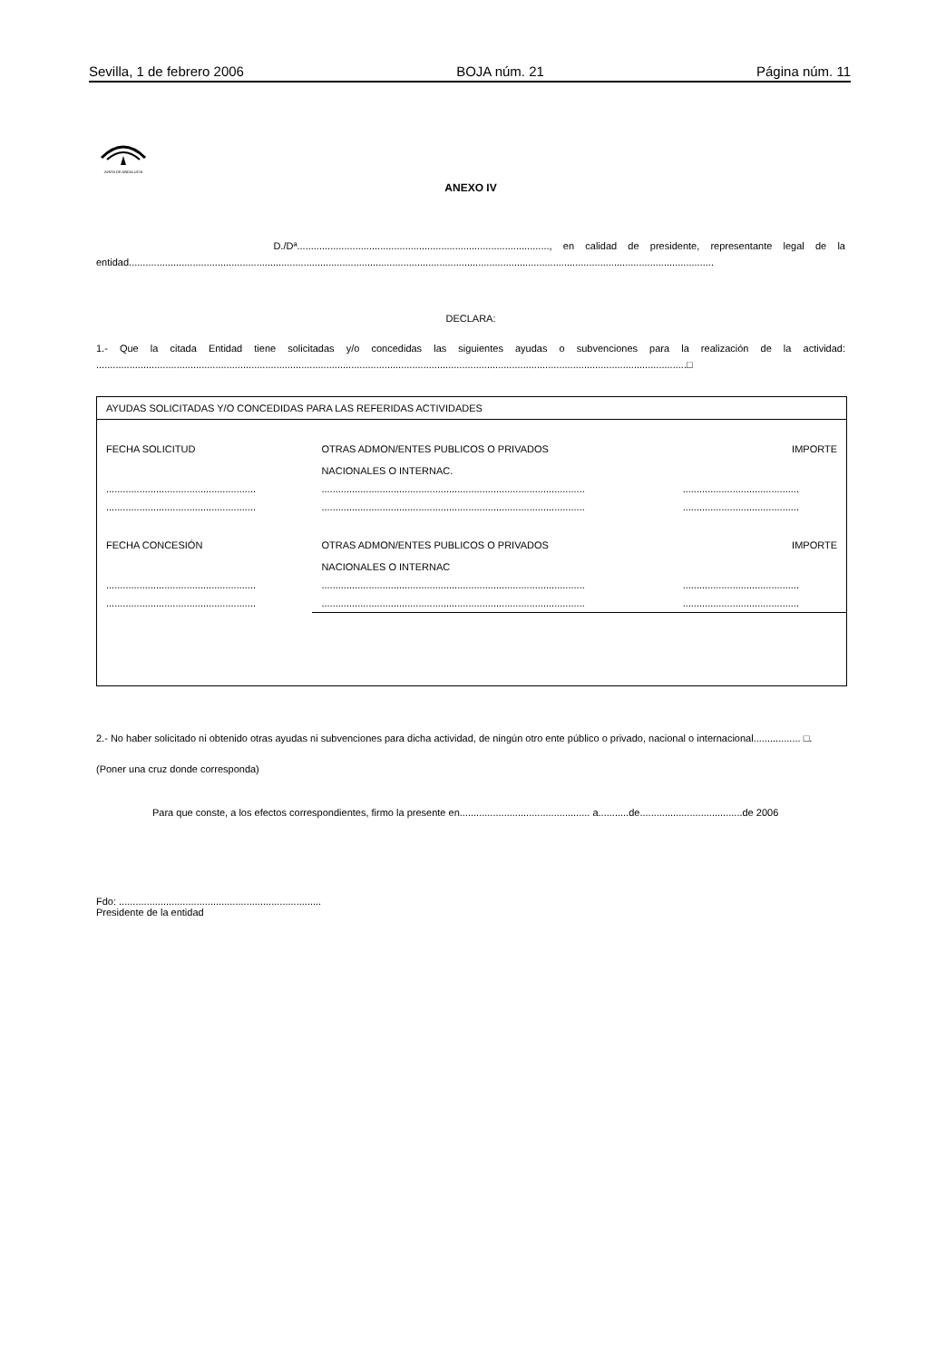Sevilla, 1 de febrero 2006 BOJA núm. 21 Página núm. 11
JUNTA DE ANDALUCIA
ANEXO IV
D./Dª..........................................................................................., en calidad de presidente, representante legal de la entidad...................................................................................................................................................................................................................
DECLARA:
1.- Que la citada Entidad tiene solicitadas y/o concedidas las siguientes ayudas o subvenciones para la realización de la actividad: .....................................................................................................................................................................................................................□
AYUDAS SOLICITADAS Y/O CONCEDIDAS PARA LAS REFERIDAS ACTIVIDADES
| FECHA SOLICITUD | OTRAS ADMON/ENTES PUBLICOS O PRIVADOS NACIONALES O INTERNAC. | IMPORTE |
| ...................................................... | ............................................................................................... | .......................................... |
| ...................................................... | ............................................................................................... | .......................................... |
| FECHA CONCESIÓN | OTRAS ADMON/ENTES PUBLICOS O PRIVADOS NACIONALES O INTERNAC | IMPORTE |
| ...................................................... | ............................................................................................... | .......................................... |
| ...................................................... | ............................................................................................... | .......................................... |
2.- No haber solicitado ni obtenido otras ayudas ni subvenciones para dicha actividad, de ningún otro ente público o privado, nacional o internacional................. □.
(Poner una cruz donde corresponda)
Para que conste, a los efectos correspondientes, firmo la presente en............................................... a...........de.....................................de 2006
Fdo: .........................................................................
Presidente de la entidad